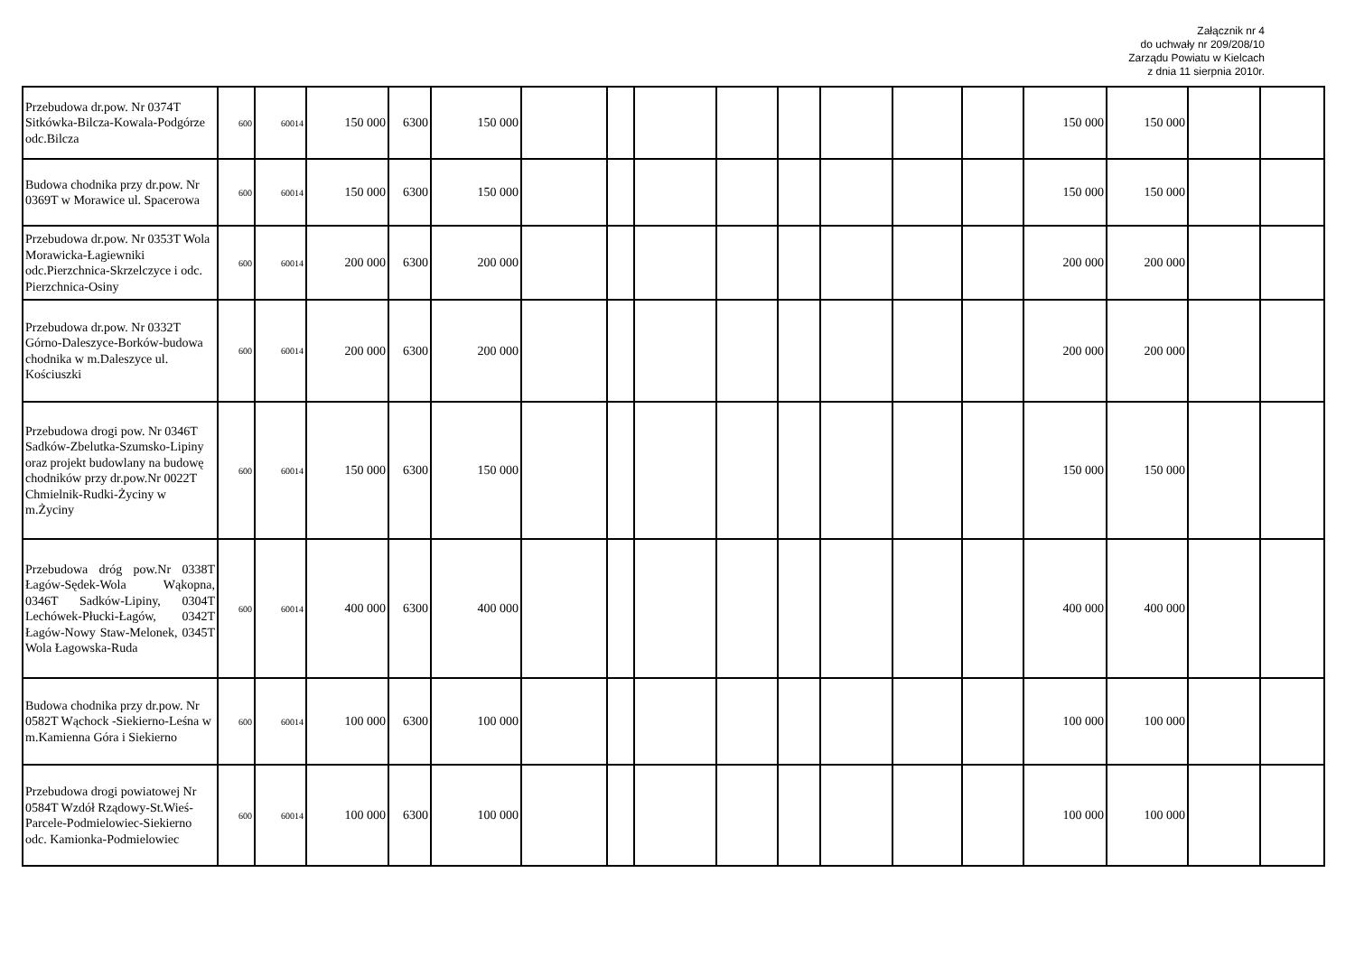Załącznik nr 4
do uchwały nr 209/208/10
Zarządu Powiatu w Kielcach
z dnia 11 sierpnia 2010r.
| Przebudowa dr.pow. Nr 0374T Sitkówka-Bilcza-Kowala-Podgórze odc.Bilcza | 600 | 60014 | 150 000 | 6300 | 150 000 | | | | | | | | | 150 000 | 150 000 | | |
| Budowa chodnika przy dr.pow. Nr 0369T w Morawice ul. Spacerowa | 600 | 60014 | 150 000 | 6300 | 150 000 | | | | | | | | | 150 000 | 150 000 | | |
| Przebudowa dr.pow. Nr 0353T Wola Morawicka-Łagiewniki odc.Pierzchnica-Skrzelczyce i odc. Pierzchnica-Osiny | 600 | 60014 | 200 000 | 6300 | 200 000 | | | | | | | | | 200 000 | 200 000 | | |
| Przebudowa dr.pow. Nr 0332T Górno-Daleszyce-Borków-budowa chodnika w m.Daleszyce ul. Kościuszki | 600 | 60014 | 200 000 | 6300 | 200 000 | | | | | | | | | 200 000 | 200 000 | | |
| Przebudowa drogi pow. Nr 0346T Sadków-Zbelutka-Szumsko-Lipiny oraz projekt budowlany na budowę chodników przy dr.pow.Nr 0022T Chmielnik-Rudki-Życiny w m.Życiny | 600 | 60014 | 150 000 | 6300 | 150 000 | | | | | | | | | 150 000 | 150 000 | | |
| Przebudowa dróg pow.Nr 0338T Łagów-Sędek-Wola Wąkopna, 0346T Sadków-Lipiny, 0304T Lechówek-Płucki-Łagów, 0342T Łagów-Nowy Staw-Melonek, 0345T Wola Łagowska-Ruda | 600 | 60014 | 400 000 | 6300 | 400 000 | | | | | | | | | 400 000 | 400 000 | | |
| Budowa chodnika przy dr.pow. Nr 0582T Wąchock -Siekierno-Leśna w m.Kamienna Góra i Siekierno | 600 | 60014 | 100 000 | 6300 | 100 000 | | | | | | | | | 100 000 | 100 000 | | |
| Przebudowa drogi powiatowej Nr 0584T Wzdół Rządowy-St.Wieś-Parcele-Podmielowiec-Siekierno odc. Kamionka-Podmielowiec | 600 | 60014 | 100 000 | 6300 | 100 000 | | | | | | | | | 100 000 | 100 000 | | |